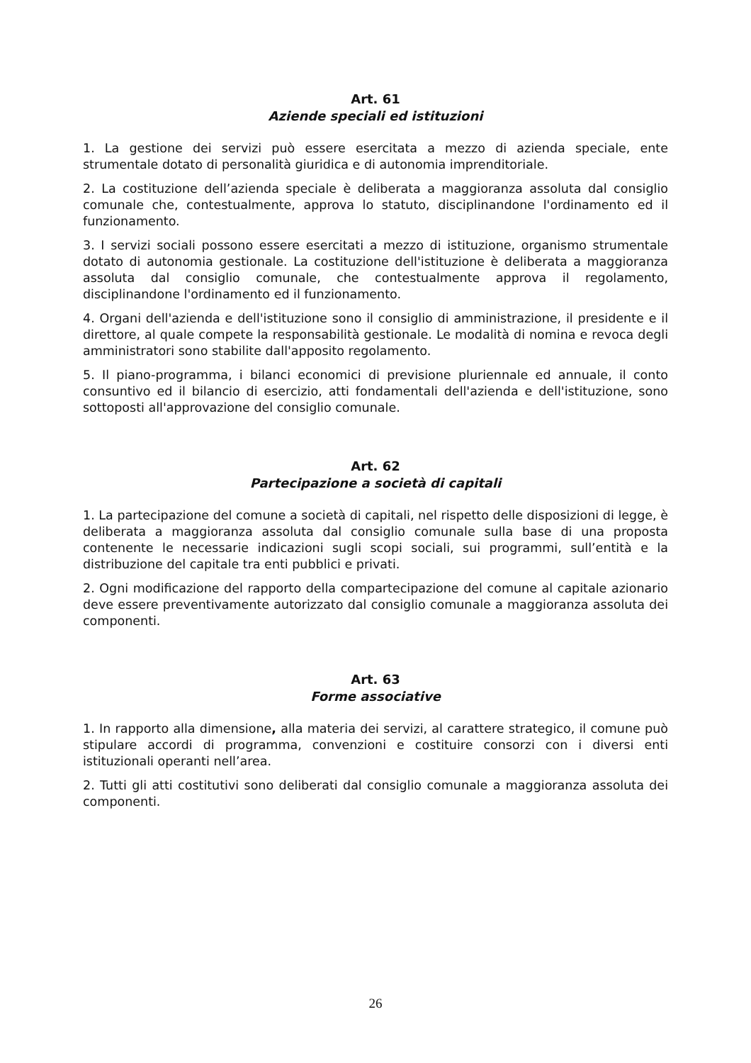Art. 61
Aziende speciali ed istituzioni
1. La gestione dei servizi può essere esercitata a mezzo di azienda speciale, ente strumentale dotato di personalità giuridica e di autonomia imprenditoriale.
2. La costituzione dell’azienda speciale è deliberata a maggioranza assoluta dal consiglio comunale che, contestualmente, approva lo statuto, disciplinandone l'ordinamento ed il funzionamento.
3. I servizi sociali possono essere esercitati a mezzo di istituzione, organismo strumentale dotato di autonomia gestionale. La costituzione dell'istituzione è deliberata a maggioranza assoluta dal consiglio comunale, che contestualmente approva il regolamento, disciplinandone l'ordinamento ed il funzionamento.
4. Organi dell'azienda e dell'istituzione sono il consiglio di amministrazione, il presidente e il direttore, al quale compete la responsabilità gestionale. Le modalità di nomina e revoca degli amministratori sono stabilite dall'apposito regolamento.
5. Il piano-programma, i bilanci economici di previsione pluriennale ed annuale, il conto consuntivo ed il bilancio di esercizio, atti fondamentali dell'azienda e dell'istituzione, sono sottoposti all'approvazione del consiglio comunale.
Art. 62
Partecipazione a società di capitali
1. La partecipazione del comune a società di capitali, nel rispetto delle disposizioni di legge, è deliberata a maggioranza assoluta dal consiglio comunale sulla base di una proposta contenente le necessarie indicazioni sugli scopi sociali, sui programmi, sull’entità e la distribuzione del capitale tra enti pubblici e privati.
2. Ogni modificazione del rapporto della compartecipazione del comune al capitale azionario deve essere preventivamente autorizzato dal consiglio comunale a maggioranza assoluta dei componenti.
Art. 63
Forme associative
1. In rapporto alla dimensione, alla materia dei servizi, al carattere strategico, il comune può stipulare accordi di programma, convenzioni e costituire consorzi con i diversi enti istituzionali operanti nell’area.
2. Tutti gli atti costitutivi sono deliberati dal consiglio comunale a maggioranza assoluta dei componenti.
26